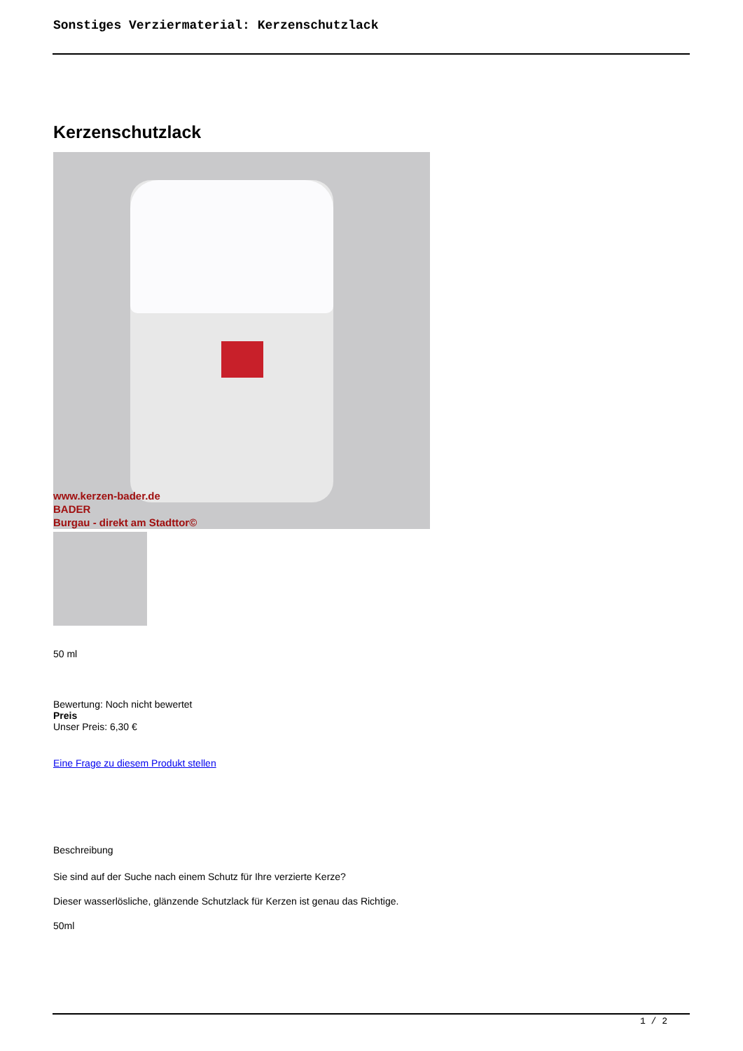Sonstiges Verziermaterial: Kerzenschutzlack
Kerzenschutzlack
www.kerzen-bader.de
BADER
Burgau - direkt am Stadttor©
50 ml
Bewertung: Noch nicht bewertet
Preis
Unser Preis: 6,30 €
Eine Frage zu diesem Produkt stellen
Beschreibung
Sie sind auf der Suche nach einem Schutz für Ihre verzierte Kerze?
Dieser wasserlösliche, glänzende Schutzlack für Kerzen ist genau das Richtige.
50ml
1 / 2